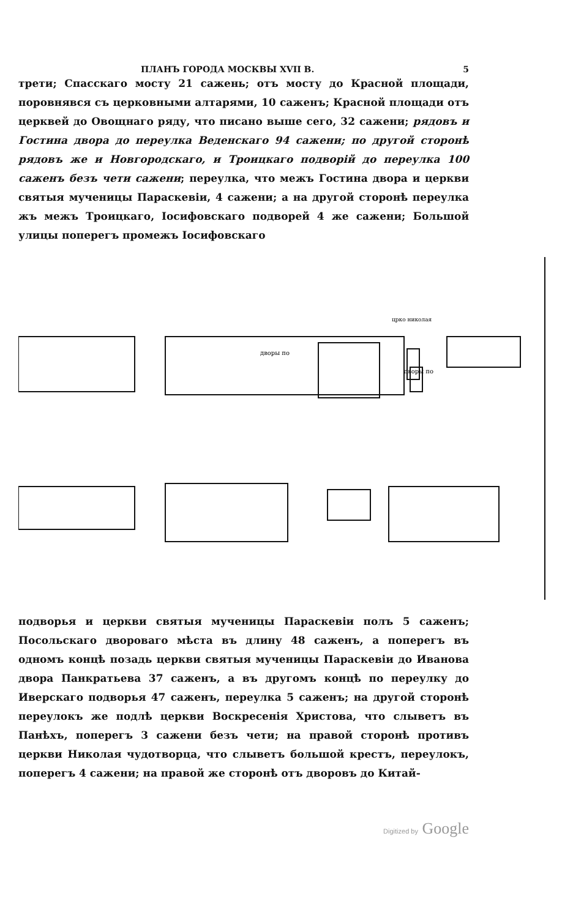ПЛАНЪ ГОРОДА МОСКВЫ XVII В. 5
трети; Спасскаго мосту 21 сажень; отъ мосту до Красной площади, поровнявся съ церковными алтарями, 10 саженъ; Красной площади отъ церквей до Овощнаго ряду, что писано выше сего, 32 сажени; рядовъ и Гостина двора до переулка Веденскаго 94 сажени; по другой сторонѣ рядовъ же и Новгородскаго, и Троицкаго подворій до переулка 100 саженъ безъ чети сажени; переулка, что межъ Гостина двора и церкви святыя мученицы Параскевіи, 4 сажени; а на другой сторонѣ переулка жъ межъ Троицкаго, Іосифовскаго подворей 4 же сажени; Большой улицы поперегъ промежъ Іосифовскаго
црко николая
дворы по
дворы по
подворья и церкви святыя мученицы Параскевіи полъ 5 саженъ; Посольскаго двороваго мѣста въ длину 48 саженъ, а поперегъ въ одномъ концѣ позадь церкви святыя мученицы Параскевіи до Иванова двора Панкратьева 37 саженъ, а въ другомъ концѣ по переулку до Иверскаго подворья 47 саженъ, переулка 5 саженъ; на другой сторонѣ переулокъ же подлѣ церкви Воскресенія Христова, что слыветъ въ Панѣхъ, поперегъ 3 сажени безъ чети; на правой сторонѣ противъ церкви Николая чудотворца, что слыветъ большой крестъ, переулокъ, поперегъ 4 сажени; на правой же сторонѣ отъ дворовъ до Китай-
Digitized by Google